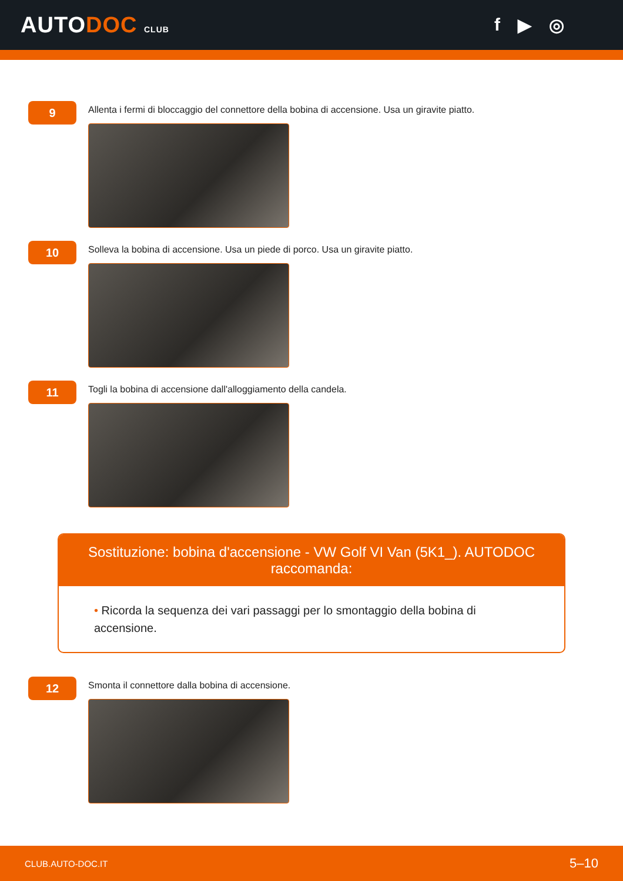AUTODOC CLUB
f ▶ ◎
9
Allenta i fermi di bloccaggio del connettore della bobina di accensione. Usa un giravite piatto.
10
Solleva la bobina di accensione. Usa un piede di porco. Usa un giravite piatto.
11
Togli la bobina di accensione dall'alloggiamento della candela.
Sostituzione: bobina d'accensione - VW Golf VI Van (5K1_). AUTODOC raccomanda:
• Ricorda la sequenza dei vari passaggi per lo smontaggio della bobina di accensione.
12
Smonta il connettore dalla bobina di accensione.
CLUB.AUTO-DOC.IT 5–10